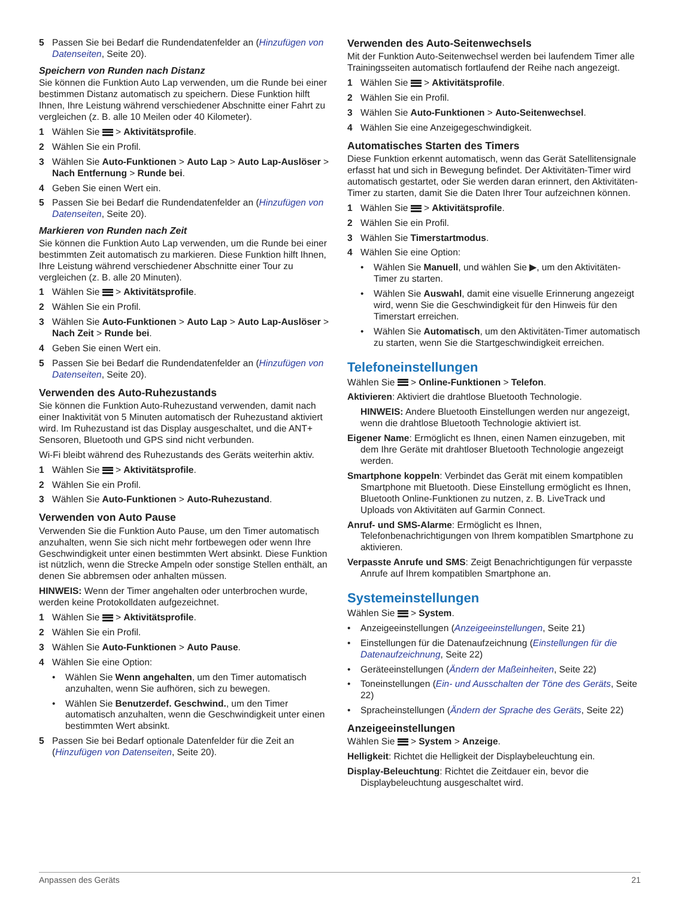5 Passen Sie bei Bedarf die Rundendatenfelder an (Hinzufügen von Datenseiten, Seite 20).
Speichern von Runden nach Distanz
Sie können die Funktion Auto Lap verwenden, um die Runde bei einer bestimmen Distanz automatisch zu speichern. Diese Funktion hilft Ihnen, Ihre Leistung während verschiedener Abschnitte einer Fahrt zu vergleichen (z. B. alle 10 Meilen oder 40 Kilometer).
1 Wählen Sie > Aktivitätsprofile.
2 Wählen Sie ein Profil.
3 Wählen Sie Auto-Funktionen > Auto Lap > Auto Lap-Auslöser > Nach Entfernung > Runde bei.
4 Geben Sie einen Wert ein.
5 Passen Sie bei Bedarf die Rundendatenfelder an (Hinzufügen von Datenseiten, Seite 20).
Markieren von Runden nach Zeit
Sie können die Funktion Auto Lap verwenden, um die Runde bei einer bestimmten Zeit automatisch zu markieren. Diese Funktion hilft Ihnen, Ihre Leistung während verschiedener Abschnitte einer Tour zu vergleichen (z. B. alle 20 Minuten).
1 Wählen Sie > Aktivitätsprofile.
2 Wählen Sie ein Profil.
3 Wählen Sie Auto-Funktionen > Auto Lap > Auto Lap-Auslöser > Nach Zeit > Runde bei.
4 Geben Sie einen Wert ein.
5 Passen Sie bei Bedarf die Rundendatenfelder an (Hinzufügen von Datenseiten, Seite 20).
Verwenden des Auto-Ruhezustands
Sie können die Funktion Auto-Ruhezustand verwenden, damit nach einer Inaktivität von 5 Minuten automatisch der Ruhezustand aktiviert wird. Im Ruhezustand ist das Display ausgeschaltet, und die ANT+ Sensoren, Bluetooth und GPS sind nicht verbunden.
Wi-Fi bleibt während des Ruhezustands des Geräts weiterhin aktiv.
1 Wählen Sie > Aktivitätsprofile.
2 Wählen Sie ein Profil.
3 Wählen Sie Auto-Funktionen > Auto-Ruhezustand.
Verwenden von Auto Pause
Verwenden Sie die Funktion Auto Pause, um den Timer automatisch anzuhalten, wenn Sie sich nicht mehr fortbewegen oder wenn Ihre Geschwindigkeit unter einen bestimmten Wert absinkt. Diese Funktion ist nützlich, wenn die Strecke Ampeln oder sonstige Stellen enthält, an denen Sie abbremsen oder anhalten müssen.
HINWEIS: Wenn der Timer angehalten oder unterbrochen wurde, werden keine Protokolldaten aufgezeichnet.
1 Wählen Sie > Aktivitätsprofile.
2 Wählen Sie ein Profil.
3 Wählen Sie Auto-Funktionen > Auto Pause.
4 Wählen Sie eine Option:
• Wählen Sie Wenn angehalten, um den Timer automatisch anzuhalten, wenn Sie aufhören, sich zu bewegen.
• Wählen Sie Benutzerdef. Geschwind., um den Timer automatisch anzuhalten, wenn die Geschwindigkeit unter einen bestimmten Wert absinkt.
5 Passen Sie bei Bedarf optionale Datenfelder für die Zeit an (Hinzufügen von Datenseiten, Seite 20).
Verwenden des Auto-Seitenwechsels
Mit der Funktion Auto-Seitenwechsel werden bei laufendem Timer alle Trainingsseiten automatisch fortlaufend der Reihe nach angezeigt.
1 Wählen Sie > Aktivitätsprofile.
2 Wählen Sie ein Profil.
3 Wählen Sie Auto-Funktionen > Auto-Seitenwechsel.
4 Wählen Sie eine Anzeigegeschwindigkeit.
Automatisches Starten des Timers
Diese Funktion erkennt automatisch, wenn das Gerät Satellitensignale erfasst hat und sich in Bewegung befindet. Der Aktivitäten-Timer wird automatisch gestartet, oder Sie werden daran erinnert, den Aktivitäten-Timer zu starten, damit Sie die Daten Ihrer Tour aufzeichnen können.
1 Wählen Sie > Aktivitätsprofile.
2 Wählen Sie ein Profil.
3 Wählen Sie Timerstartmodus.
4 Wählen Sie eine Option:
• Wählen Sie Manuell, und wählen Sie ▶, um den Aktivitäten-Timer zu starten.
• Wählen Sie Auswahl, damit eine visuelle Erinnerung angezeigt wird, wenn Sie die Geschwindigkeit für den Hinweis für den Timerstart erreichen.
• Wählen Sie Automatisch, um den Aktivitäten-Timer automatisch zu starten, wenn Sie die Startgeschwindigkeit erreichen.
Telefoneinstellungen
Wählen Sie > Online-Funktionen > Telefon.
Aktivieren: Aktiviert die drahtlose Bluetooth Technologie.
HINWEIS: Andere Bluetooth Einstellungen werden nur angezeigt, wenn die drahtlose Bluetooth Technologie aktiviert ist.
Eigener Name: Ermöglicht es Ihnen, einen Namen einzugeben, mit dem Ihre Geräte mit drahtloser Bluetooth Technologie angezeigt werden.
Smartphone koppeln: Verbindet das Gerät mit einem kompatiblen Smartphone mit Bluetooth. Diese Einstellung ermöglicht es Ihnen, Bluetooth Online-Funktionen zu nutzen, z. B. LiveTrack und Uploads von Aktivitäten auf Garmin Connect.
Anruf- und SMS-Alarme: Ermöglicht es Ihnen, Telefonbenachrichtigungen von Ihrem kompatiblen Smartphone zu aktivieren.
Verpasste Anrufe und SMS: Zeigt Benachrichtigungen für verpasste Anrufe auf Ihrem kompatiblen Smartphone an.
Systemeinstellungen
Wählen Sie > System.
• Anzeigeeinstellungen (Anzeigeeinstellungen, Seite 21)
• Einstellungen für die Datenaufzeichnung (Einstellungen für die Datenaufzeichnung, Seite 22)
• Geräteeinstellungen (Ändern der Maßeinheiten, Seite 22)
• Toneinstellungen (Ein- und Ausschalten der Töne des Geräts, Seite 22)
• Spracheinstellungen (Ändern der Sprache des Geräts, Seite 22)
Anzeigeeinstellungen
Wählen Sie > System > Anzeige.
Helligkeit: Richtet die Helligkeit der Displaybeleuchtung ein.
Display-Beleuchtung: Richtet die Zeitdauer ein, bevor die Displaybeleuchtung ausgeschaltet wird.
Anpassen des Geräts 21